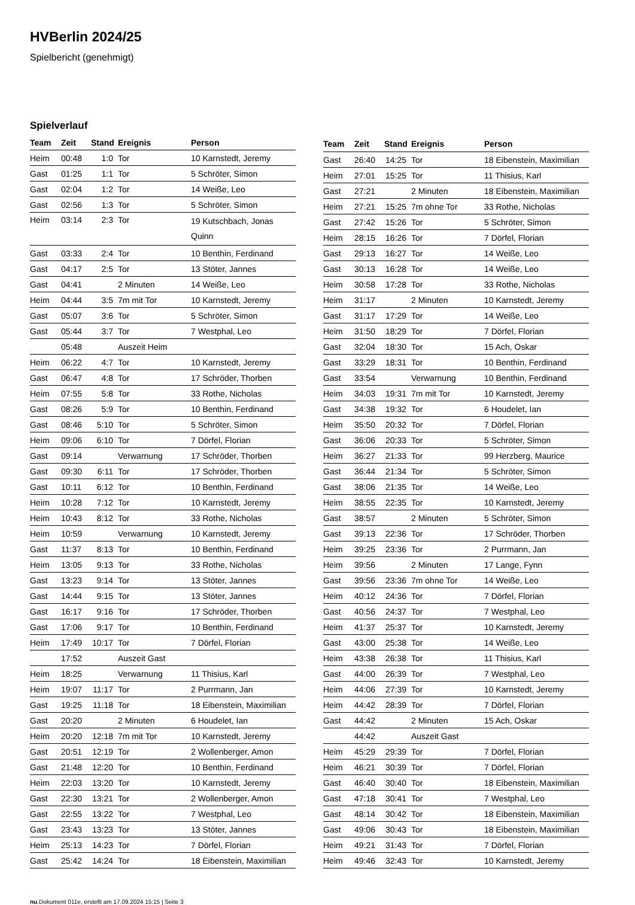HVBerlin 2024/25
Spielbericht (genehmigt)
Spielverlauf
| Team | Zeit | Stand | Ereignis | Person |
| --- | --- | --- | --- | --- |
| Heim | 00:48 | 1:0 | Tor | 10 Karnstedt, Jeremy |
| Gast | 01:25 | 1:1 | Tor | 5 Schröter, Simon |
| Gast | 02:04 | 1:2 | Tor | 14 Weiße, Leo |
| Gast | 02:56 | 1:3 | Tor | 5 Schröter, Simon |
| Heim | 03:14 | 2:3 | Tor | 19 Kutschbach, Jonas Quinn |
| Gast | 03:33 | 2:4 | Tor | 10 Benthin, Ferdinand |
| Gast | 04:17 | 2:5 | Tor | 13 Stöter, Jannes |
| Gast | 04:41 | | 2 Minuten | 14 Weiße, Leo |
| Heim | 04:44 | 3:5 | 7m mit Tor | 10 Karnstedt, Jeremy |
| Gast | 05:07 | 3:6 | Tor | 5 Schröter, Simon |
| Gast | 05:44 | 3:7 | Tor | 7 Westphal, Leo |
| | 05:48 | | Auszeit Heim | |
| Heim | 06:22 | 4:7 | Tor | 10 Karnstedt, Jeremy |
| Gast | 06:47 | 4:8 | Tor | 17 Schröder, Thorben |
| Heim | 07:55 | 5:8 | Tor | 33 Rothe, Nicholas |
| Gast | 08:26 | 5:9 | Tor | 10 Benthin, Ferdinand |
| Gast | 08:46 | 5:10 | Tor | 5 Schröter, Simon |
| Heim | 09:06 | 6:10 | Tor | 7 Dörfel, Florian |
| Gast | 09:14 | | Verwarnung | 17 Schröder, Thorben |
| Gast | 09:30 | 6:11 | Tor | 17 Schröder, Thorben |
| Gast | 10:11 | 6:12 | Tor | 10 Benthin, Ferdinand |
| Heim | 10:28 | 7:12 | Tor | 10 Karnstedt, Jeremy |
| Heim | 10:43 | 8:12 | Tor | 33 Rothe, Nicholas |
| Heim | 10:59 | | Verwarnung | 10 Karnstedt, Jeremy |
| Gast | 11:37 | 8:13 | Tor | 10 Benthin, Ferdinand |
| Heim | 13:05 | 9:13 | Tor | 33 Rothe, Nicholas |
| Gast | 13:23 | 9:14 | Tor | 13 Stöter, Jannes |
| Gast | 14:44 | 9:15 | Tor | 13 Stöter, Jannes |
| Gast | 16:17 | 9:16 | Tor | 17 Schröder, Thorben |
| Gast | 17:06 | 9:17 | Tor | 10 Benthin, Ferdinand |
| Heim | 17:49 | 10:17 | Tor | 7 Dörfel, Florian |
| | 17:52 | | Auszeit Gast | |
| Heim | 18:25 | | Verwarnung | 11 Thisius, Karl |
| Heim | 19:07 | 11:17 | Tor | 2 Purrmann, Jan |
| Gast | 19:25 | 11:18 | Tor | 18 Eibenstein, Maximilian |
| Gast | 20:20 | | 2 Minuten | 6 Houdelet, Ian |
| Heim | 20:20 | 12:18 | 7m mit Tor | 10 Karnstedt, Jeremy |
| Gast | 20:51 | 12:19 | Tor | 2 Wollenberger, Amon |
| Gast | 21:48 | 12:20 | Tor | 10 Benthin, Ferdinand |
| Heim | 22:03 | 13:20 | Tor | 10 Karnstedt, Jeremy |
| Gast | 22:30 | 13:21 | Tor | 2 Wollenberger, Amon |
| Gast | 22:55 | 13:22 | Tor | 7 Westphal, Leo |
| Gast | 23:43 | 13:23 | Tor | 13 Stöter, Jannes |
| Heim | 25:13 | 14:23 | Tor | 7 Dörfel, Florian |
| Gast | 25:42 | 14:24 | Tor | 18 Eibenstein, Maximilian |
| Team | Zeit | Stand | Ereignis | Person |
| --- | --- | --- | --- | --- |
| Gast | 26:40 | 14:25 | Tor | 18 Eibenstein, Maximilian |
| Heim | 27:01 | 15:25 | Tor | 11 Thisius, Karl |
| Gast | 27:21 | | 2 Minuten | 18 Eibenstein, Maximilian |
| Heim | 27:21 | 15:25 | 7m ohne Tor | 33 Rothe, Nicholas |
| Gast | 27:42 | 15:26 | Tor | 5 Schröter, Simon |
| Heim | 28:15 | 16:26 | Tor | 7 Dörfel, Florian |
| Gast | 29:13 | 16:27 | Tor | 14 Weiße, Leo |
| Gast | 30:13 | 16:28 | Tor | 14 Weiße, Leo |
| Heim | 30:58 | 17:28 | Tor | 33 Rothe, Nicholas |
| Heim | 31:17 | | 2 Minuten | 10 Karnstedt, Jeremy |
| Gast | 31:17 | 17:29 | Tor | 14 Weiße, Leo |
| Heim | 31:50 | 18:29 | Tor | 7 Dörfel, Florian |
| Gast | 32:04 | 18:30 | Tor | 15 Ach, Oskar |
| Gast | 33:29 | 18:31 | Tor | 10 Benthin, Ferdinand |
| Gast | 33:54 | | Verwarnung | 10 Benthin, Ferdinand |
| Heim | 34:03 | 19:31 | 7m mit Tor | 10 Karnstedt, Jeremy |
| Gast | 34:38 | 19:32 | Tor | 6 Houdelet, Ian |
| Heim | 35:50 | 20:32 | Tor | 7 Dörfel, Florian |
| Gast | 36:06 | 20:33 | Tor | 5 Schröter, Simon |
| Heim | 36:27 | 21:33 | Tor | 99 Herzberg, Maurice |
| Gast | 36:44 | 21:34 | Tor | 5 Schröter, Simon |
| Gast | 38:06 | 21:35 | Tor | 14 Weiße, Leo |
| Heim | 38:55 | 22:35 | Tor | 10 Karnstedt, Jeremy |
| Gast | 38:57 | | 2 Minuten | 5 Schröter, Simon |
| Gast | 39:13 | 22:36 | Tor | 17 Schröder, Thorben |
| Heim | 39:25 | 23:36 | Tor | 2 Purrmann, Jan |
| Heim | 39:56 | | 2 Minuten | 17 Lange, Fynn |
| Gast | 39:56 | 23:36 | 7m ohne Tor | 14 Weiße, Leo |
| Heim | 40:12 | 24:36 | Tor | 7 Dörfel, Florian |
| Gast | 40:56 | 24:37 | Tor | 7 Westphal, Leo |
| Heim | 41:37 | 25:37 | Tor | 10 Karnstedt, Jeremy |
| Gast | 43:00 | 25:38 | Tor | 14 Weiße, Leo |
| Heim | 43:38 | 26:38 | Tor | 11 Thisius, Karl |
| Gast | 44:00 | 26:39 | Tor | 7 Westphal, Leo |
| Heim | 44:06 | 27:39 | Tor | 10 Karnstedt, Jeremy |
| Heim | 44:42 | 28:39 | Tor | 7 Dörfel, Florian |
| Gast | 44:42 | | 2 Minuten | 15 Ach, Oskar |
| | 44:42 | | Auszeit Gast | |
| Heim | 45:29 | 29:39 | Tor | 7 Dörfel, Florian |
| Heim | 46:21 | 30:39 | Tor | 7 Dörfel, Florian |
| Gast | 46:40 | 30:40 | Tor | 18 Eibenstein, Maximilian |
| Gast | 47:18 | 30:41 | Tor | 7 Westphal, Leo |
| Gast | 48:14 | 30:42 | Tor | 18 Eibenstein, Maximilian |
| Gast | 49:06 | 30:43 | Tor | 18 Eibenstein, Maximilian |
| Heim | 49:21 | 31:43 | Tor | 7 Dörfel, Florian |
| Heim | 49:46 | 32:43 | Tor | 10 Karnstedt, Jeremy |
nu.Dokument 011e, erstellt am 17.09.2024 15:15 | Seite 3